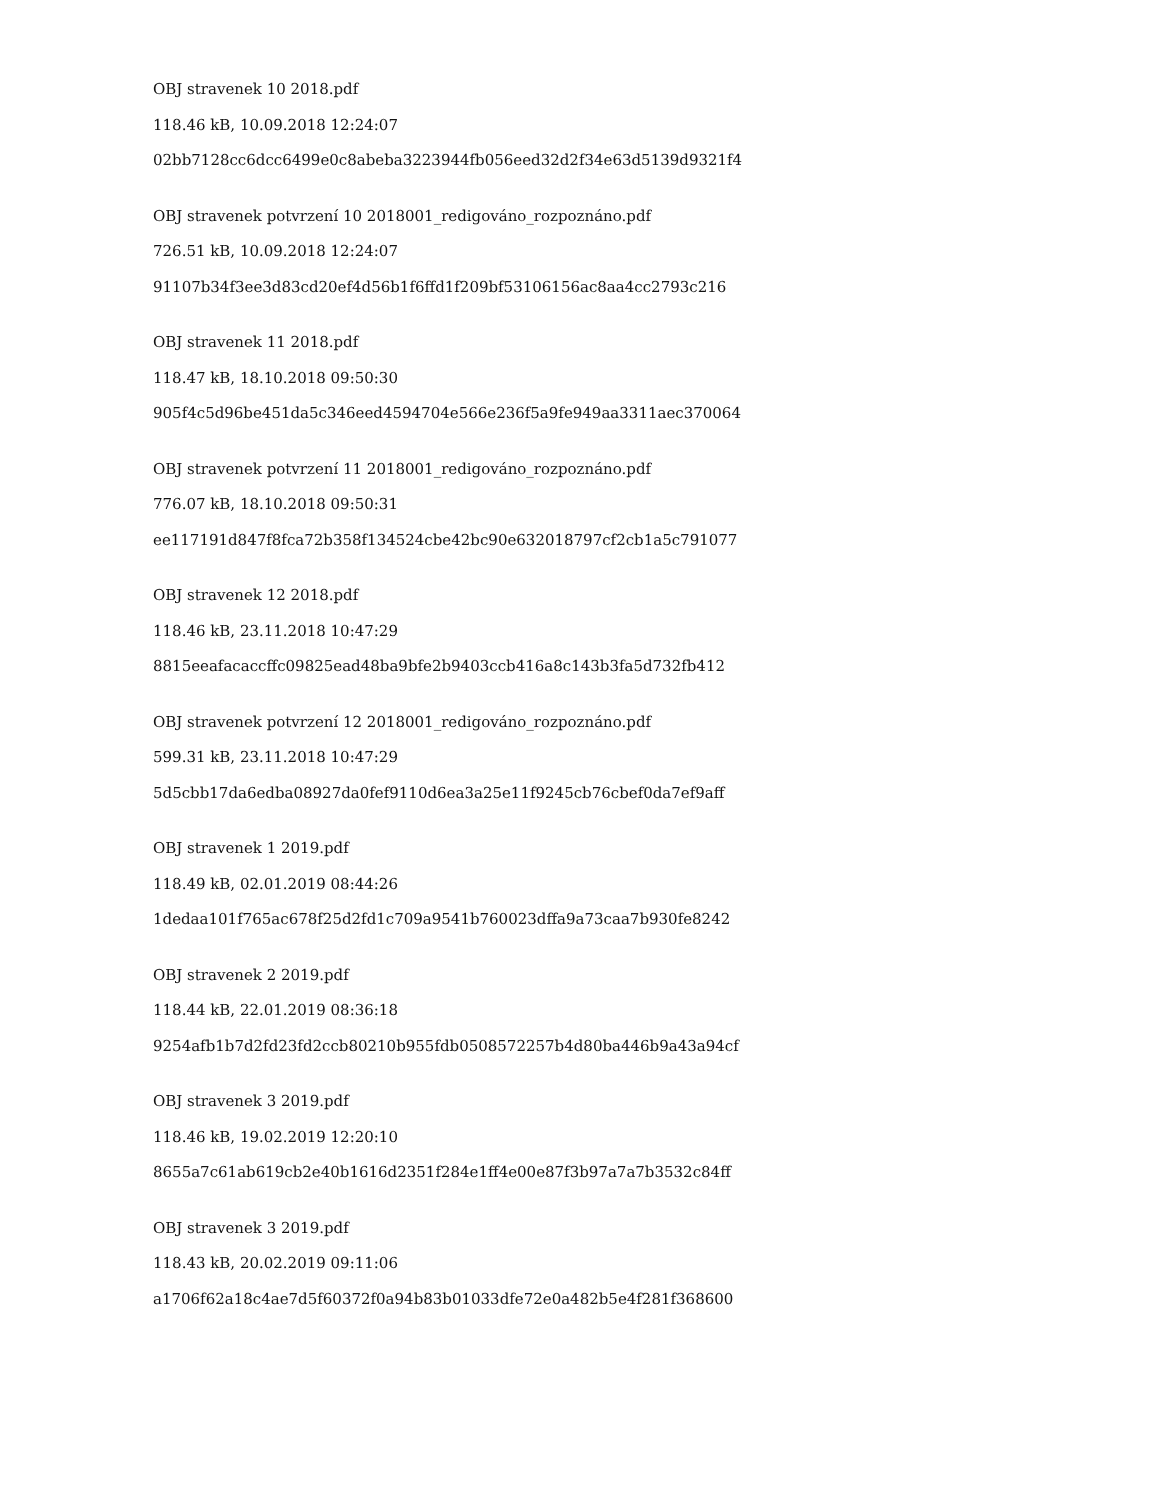OBJ stravenek 10 2018.pdf
118.46 kB, 10.09.2018 12:24:07
02bb7128cc6dcc6499e0c8abeba3223944fb056eed32d2f34e63d5139d9321f4
OBJ stravenek potvrzení 10 2018001_redigováno_rozpoznáno.pdf
726.51 kB, 10.09.2018 12:24:07
91107b34f3ee3d83cd20ef4d56b1f6ffd1f209bf53106156ac8aa4cc2793c216
OBJ stravenek 11 2018.pdf
118.47 kB, 18.10.2018 09:50:30
905f4c5d96be451da5c346eed4594704e566e236f5a9fe949aa3311aec370064
OBJ stravenek potvrzení 11 2018001_redigováno_rozpoznáno.pdf
776.07 kB, 18.10.2018 09:50:31
ee117191d847f8fca72b358f134524cbe42bc90e632018797cf2cb1a5c791077
OBJ stravenek 12 2018.pdf
118.46 kB, 23.11.2018 10:47:29
8815eeafacaccffc09825ead48ba9bfe2b9403ccb416a8c143b3fa5d732fb412
OBJ stravenek potvrzení 12 2018001_redigováno_rozpoznáno.pdf
599.31 kB, 23.11.2018 10:47:29
5d5cbb17da6edba08927da0fef9110d6ea3a25e11f9245cb76cbef0da7ef9aff
OBJ stravenek 1 2019.pdf
118.49 kB, 02.01.2019 08:44:26
1dedaa101f765ac678f25d2fd1c709a9541b760023dffa9a73caa7b930fe8242
OBJ stravenek 2 2019.pdf
118.44 kB, 22.01.2019 08:36:18
9254afb1b7d2fd23fd2ccb80210b955fdb0508572257b4d80ba446b9a43a94cf
OBJ stravenek 3 2019.pdf
118.46 kB, 19.02.2019 12:20:10
8655a7c61ab619cb2e40b1616d2351f284e1ff4e00e87f3b97a7a7b3532c84ff
OBJ stravenek 3 2019.pdf
118.43 kB, 20.02.2019 09:11:06
a1706f62a18c4ae7d5f60372f0a94b83b01033dfe72e0a482b5e4f281f368600